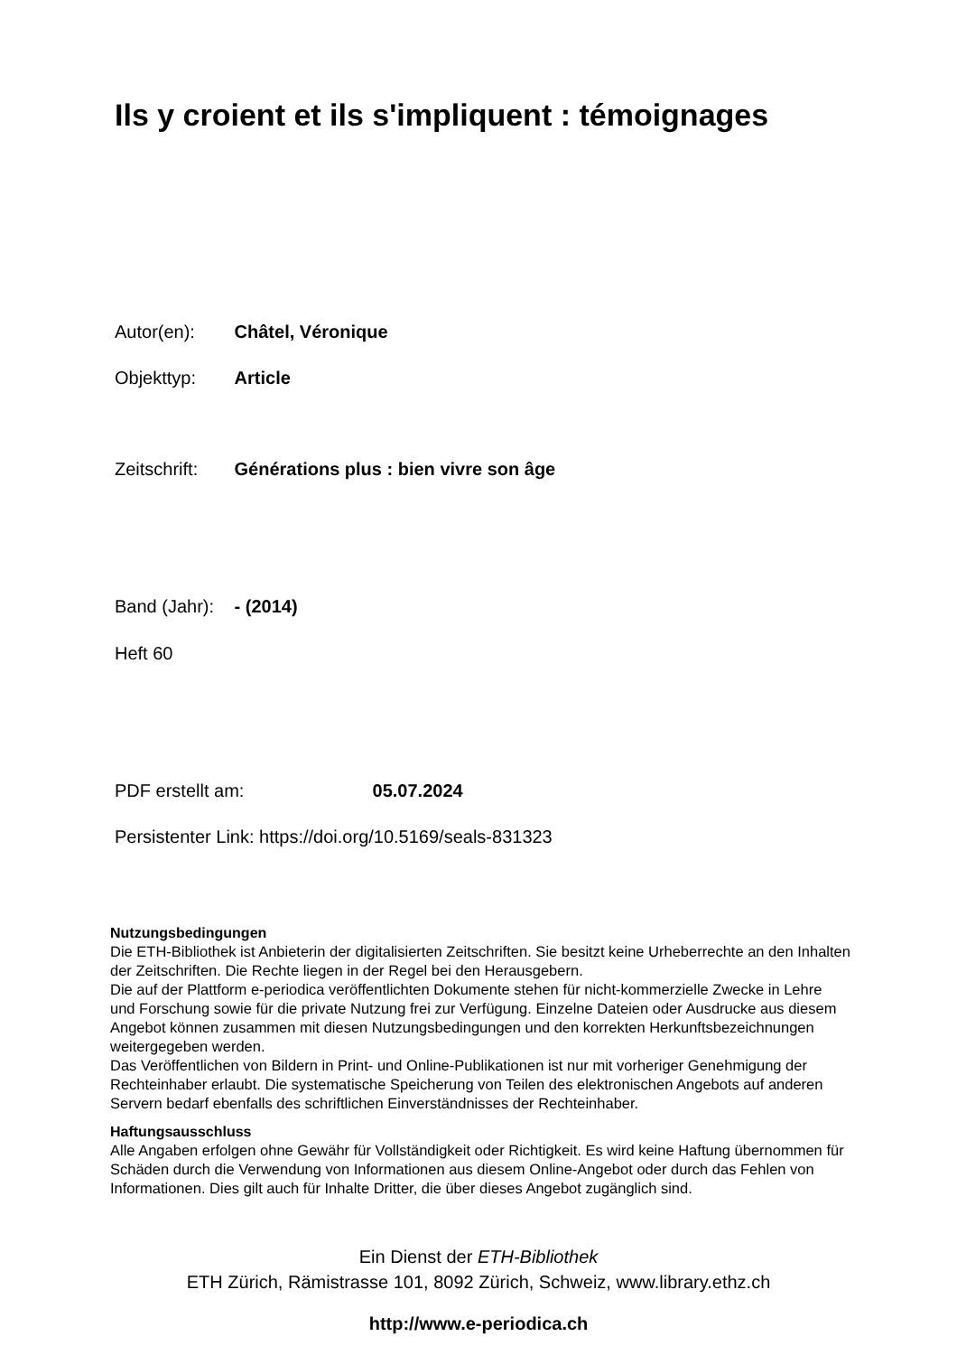Ils y croient et ils s'impliquent : témoignages
Autor(en): Châtel, Véronique
Objekttyp: Article
Zeitschrift: Générations plus : bien vivre son âge
Band (Jahr): - (2014)
Heft 60
PDF erstellt am: 05.07.2024
Persistenter Link: https://doi.org/10.5169/seals-831323
Nutzungsbedingungen
Die ETH-Bibliothek ist Anbieterin der digitalisierten Zeitschriften. Sie besitzt keine Urheberrechte an den Inhalten der Zeitschriften. Die Rechte liegen in der Regel bei den Herausgebern.
Die auf der Plattform e-periodica veröffentlichten Dokumente stehen für nicht-kommerzielle Zwecke in Lehre und Forschung sowie für die private Nutzung frei zur Verfügung. Einzelne Dateien oder Ausdrucke aus diesem Angebot können zusammen mit diesen Nutzungsbedingungen und den korrekten Herkunftsbezeichnungen weitergegeben werden.
Das Veröffentlichen von Bildern in Print- und Online-Publikationen ist nur mit vorheriger Genehmigung der Rechteinhaber erlaubt. Die systematische Speicherung von Teilen des elektronischen Angebots auf anderen Servern bedarf ebenfalls des schriftlichen Einverständnisses der Rechteinhaber.
Haftungsausschluss
Alle Angaben erfolgen ohne Gewähr für Vollständigkeit oder Richtigkeit. Es wird keine Haftung übernommen für Schäden durch die Verwendung von Informationen aus diesem Online-Angebot oder durch das Fehlen von Informationen. Dies gilt auch für Inhalte Dritter, die über dieses Angebot zugänglich sind.
Ein Dienst der ETH-Bibliothek
ETH Zürich, Rämistrasse 101, 8092 Zürich, Schweiz, www.library.ethz.ch
http://www.e-periodica.ch